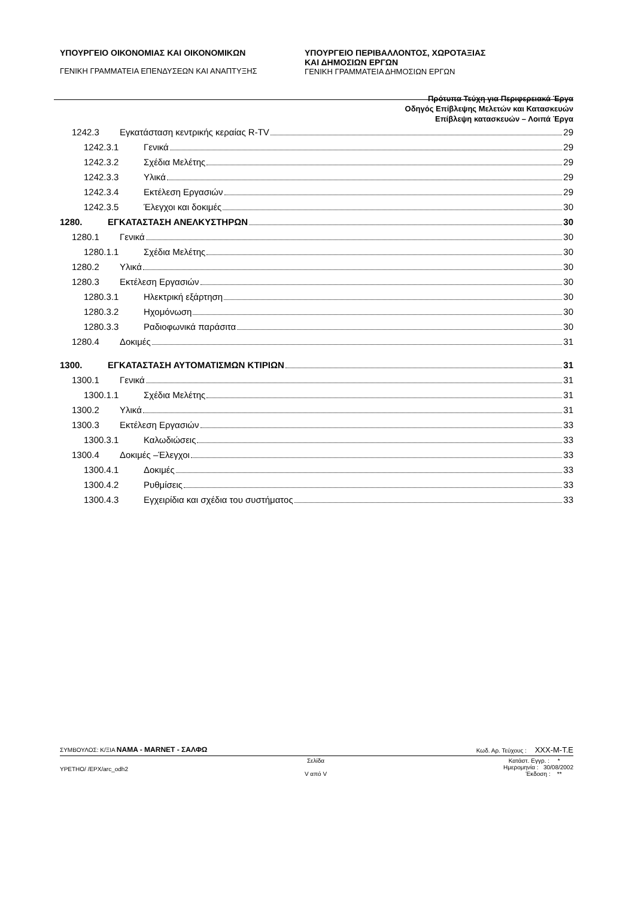ΥΠΟΥΡΓΕΙΟ ΟΙΚΟΝΟΜΙΑΣ ΚΑΙ ΟΙΚΟΝΟΜΙΚΩΝ
ΓΕΝΙΚΗ ΓΡΑΜΜΑΤΕΙΑ ΕΠΕΝΔΥΣΕΩΝ ΚΑΙ ΑΝΑΠΤΥΞΗΣ
ΥΠΟΥΡΓΕΙΟ ΠΕΡΙΒΑΛΛΟΝΤΟΣ, ΧΩΡΟΤΑΞΙΑΣ
ΚΑΙ ΔΗΜΟΣΙΩΝ ΕΡΓΩΝ
ΓΕΝΙΚΗ ΓΡΑΜΜΑΤΕΙΑ ΔΗΜΟΣΙΩΝ ΕΡΓΩΝ
Πρότυπα Τεύχη για Περιφερειακά Έργα
Οδηγός Επίβλεψης Μελετών και Κατασκευών
Επίβλεψη κατασκευών – Λοιπά Έργα
1242.3 Εγκατάσταση κεντρικής κεραίας R-TV 29
1242.3.1 Γενικά 29
1242.3.2 Σχέδια Μελέτης 29
1242.3.3 Υλικά 29
1242.3.4 Εκτέλεση Εργασιών 29
1242.3.5 Έλεγχοι και δοκιμές 30
1280. ΕΓΚΑΤΑΣΤΑΣΗ ΑΝΕΛΚΥΣΤΗΡΩΝ 30
1280.1 Γενικά 30
1280.1.1 Σχέδια Μελέτης 30
1280.2 Υλικά 30
1280.3 Εκτέλεση Εργασιών 30
1280.3.1 Ηλεκτρική εξάρτηση 30
1280.3.2 Ηχομόνωση 30
1280.3.3 Ραδιοφωνικά παράσιτα 30
1280.4 Δοκιμές 31
1300. ΕΓΚΑΤΑΣΤΑΣΗ ΑΥΤΟΜΑΤΙΣΜΩΝ ΚΤΙΡΙΩΝ 31
1300.1 Γενικά 31
1300.1.1 Σχέδια Μελέτης 31
1300.2 Υλικά 31
1300.3 Εκτέλεση Εργασιών 33
1300.3.1 Καλωδιώσεις 33
1300.4 Δοκιμές –Έλεγχοι 33
1300.4.1 Δοκιμές 33
1300.4.2 Ρυθμίσεις 33
1300.4.3 Εγχειρίδια και σχέδια του συστήματος 33
ΣΥΜΒΟΥΛΟΣ: Κ/ΞΙΑ NAMA - MARNET - ΣΑΛΦΩ Κωδ. Αρ. Τεύχους : XXX-M-T.E
YPETHO/ /EPX/arc_odh2 Σελίδα
V από V Κατάστ. Εγγρ. : *
Ημερομηνία : 30/08/2002
Έκδοση : **